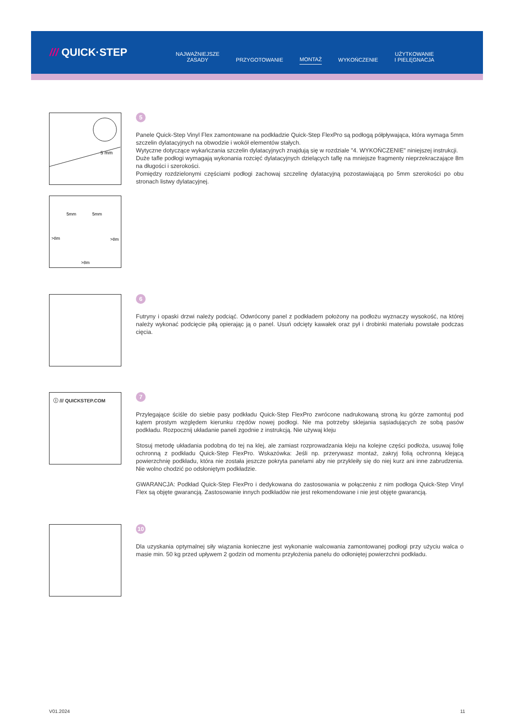/// QUICK·STEP
NAJWAŻNIEJSZE
ZASADY
PRZYGOTOWANIE
MONTAŻ
WYKOŃCZENIE
UŻYTKOWANIE
I PIELĘGNACJA
5 mm
5mm
5mm
>8m
>8m
>8m
5
Panele Quick-Step Vinyl Flex zamontowane na podkładzie Quick-Step FlexPro są podłogą półpływająca, która wymaga 5mm szczelin dylatacyjnych na obwodzie i wokół elementów stałych.
Wytyczne dotyczące wykańczania szczelin dylatacyjnych znajdują się w rozdziale "4. WYKOŃCZENIE" niniejszej instrukcji.
Duże tafle podłogi wymagają wykonania rozcięć dylatacyjnych dzielących taflę na mniejsze fragmenty nieprzekraczające 8m na długości i szerokości.
Pomiędzy rozdzielonymi częściami podłogi zachowaj szczelinę dylatacyjną pozostawiającą po 5mm szerokości po obu stronach listwy dylatacyjnej.
6
Futryny i opaski drzwi należy podciąć. Odwrócony panel z podkładem położony na podłożu wyznaczy wysokość, na której należy wykonać podcięcie piłą opierając ją o panel. Usuń odcięty kawałek oraz pył i drobinki materiału powstałe podczas cięcia.
ⓘ /// QUICKSTEP.COM
7
Przylegające ściśle do siebie pasy podkładu Quick-Step FlexPro zwrócone nadrukowaną stroną ku górze zamontuj pod kątem prostym względem kierunku rzędów nowej podłogi. Nie ma potrzeby sklejania sąsiadujących ze sobą pasów podkładu. Rozpocznij układanie paneli zgodnie z instrukcją. Nie używaj kleju
Stosuj metodę układania podobną do tej na klej, ale zamiast rozprowadzania kleju na kolejne części podłoża, usuwaj folię ochronną z podkładu Quick-Step FlexPro. Wskazówka: Jeśli np. przerywasz montaż, zakryj folią ochronną klejącą powierzchnię podkładu, która nie została jeszcze pokryta panelami aby nie przykleiły się do niej kurz ani inne zabrudzenia. Nie wolno chodzić po odsłoniętym podkładzie.
GWARANCJA: Podkład Quick-Step FlexPro i dedykowana do zastosowania w połączeniu z nim podłoga Quick-Step Vinyl Flex są objęte gwarancją. Zastosowanie innych podkładów nie jest rekomendowane i nie jest objęte gwarancją.
10
Dla uzyskania optymalnej siły wiązania konieczne jest wykonanie walcowania zamontowanej podłogi przy użyciu walca o masie min. 50 kg przed upływem 2 godzin od momentu przyłożenia panelu do odłoniętej powierzchni podkładu.
V01.2024 11